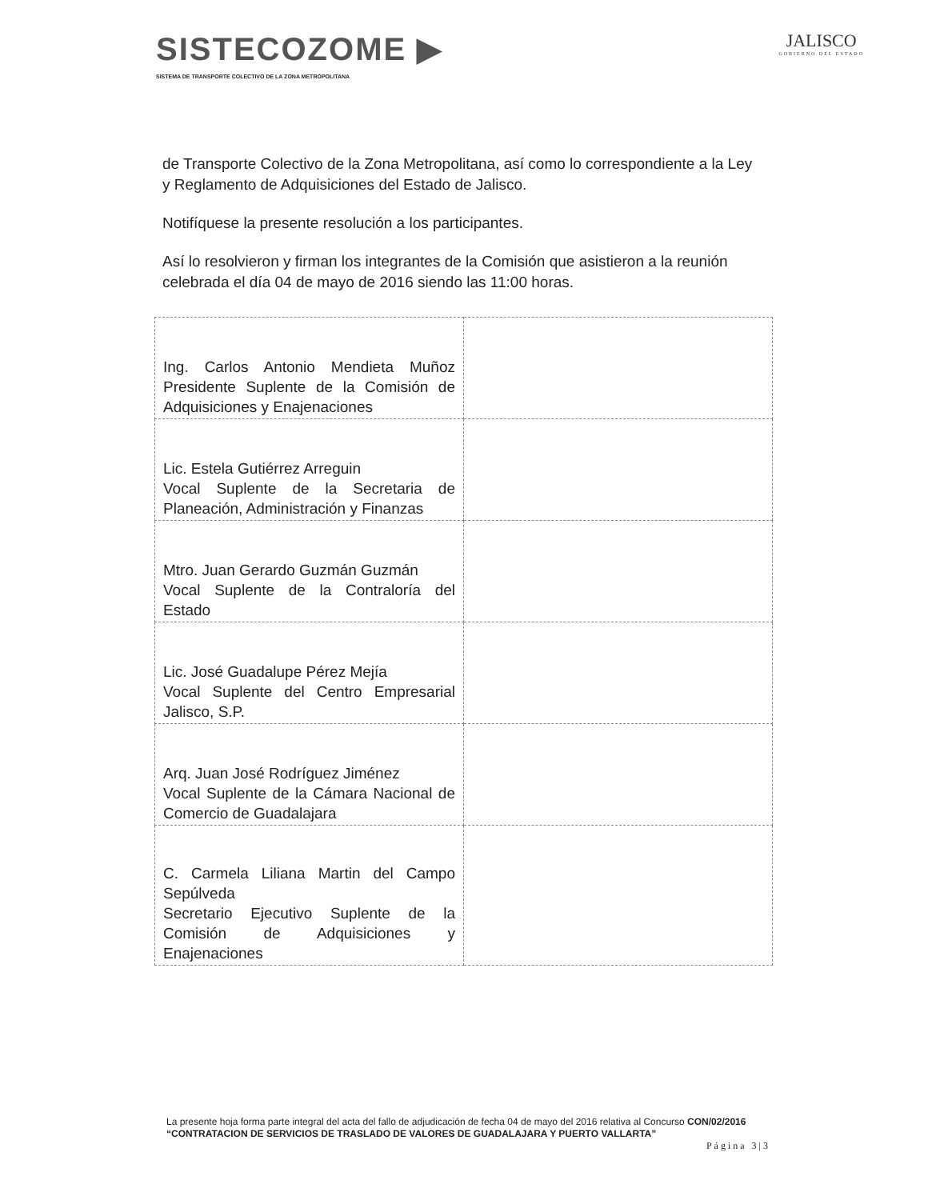SISTECOZOME ▶
SISTEMA DE TRANSPORTE COLECTIVO DE LA ZONA METROPOLITANA
JALISCO
GOBIERNO DEL ESTADO
de Transporte Colectivo de la Zona Metropolitana, así como lo correspondiente a la Ley y Reglamento de Adquisiciones del Estado de Jalisco.
Notifíquese la presente resolución a los participantes.
Así lo resolvieron y firman los integrantes de la Comisión que asistieron a la reunión celebrada el día 04 de mayo de 2016 siendo las 11:00 horas.
| Ing. Carlos Antonio Mendieta Muñoz Presidente Suplente de la Comisión de Adquisiciones y Enajenaciones | |
| Lic. Estela Gutiérrez Arreguin Vocal Suplente de la Secretaria de Planeación, Administración y Finanzas | |
| Mtro. Juan Gerardo Guzmán Guzmán Vocal Suplente de la Contraloría del Estado | |
| Lic. José Guadalupe Pérez Mejía Vocal Suplente del Centro Empresarial Jalisco, S.P. | |
| Arq. Juan José Rodríguez Jiménez Vocal Suplente de la Cámara Nacional de Comercio de Guadalajara | |
| C. Carmela Liliana Martin del Campo Sepúlveda Secretario Ejecutivo Suplente de la Comisión de Adquisiciones y Enajenaciones | |
La presente hoja forma parte integral del acta del fallo de adjudicación de fecha 04 de mayo del 2016 relativa al Concurso CON/02/2016 “CONTRATACION DE SERVICIOS DE TRASLADO DE VALORES DE GUADALAJARA Y PUERTO VALLARTA”
Página 3|3